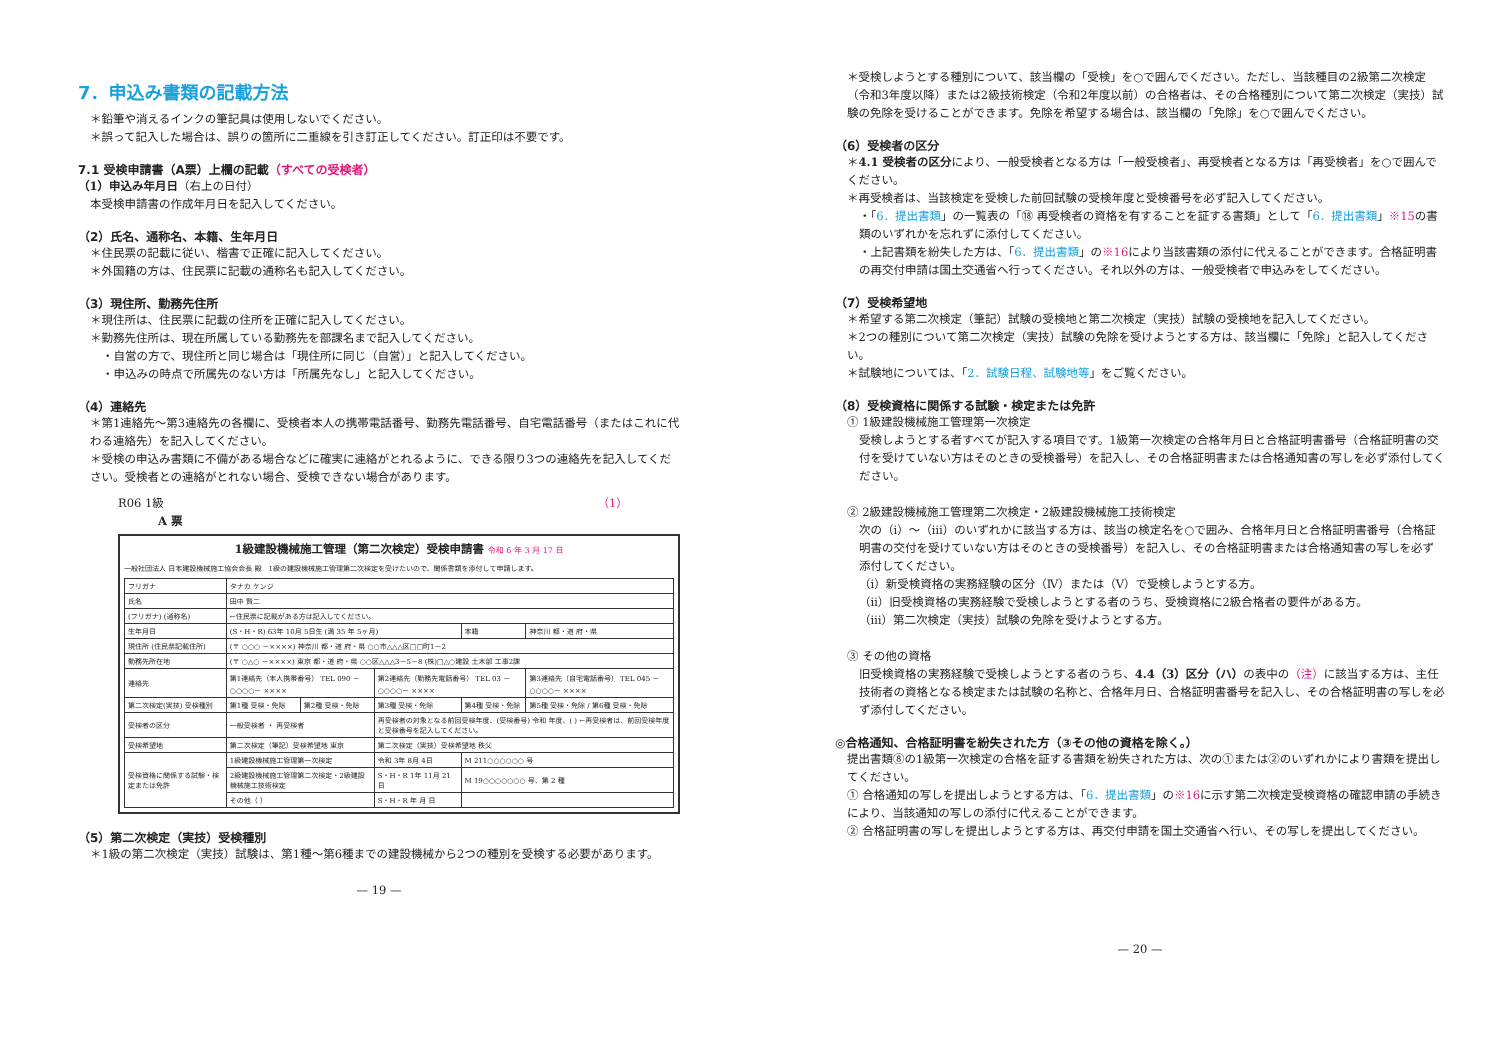7．申込み書類の記載方法
＊鉛筆や消えるインクの筆記具は使用しないでください。
＊誤って記入した場合は、誤りの箇所に二重線を引き訂正してください。訂正印は不要です。
7.1 受検申請書（A票）上欄の記載（すべての受検者）
（1）申込み年月日（右上の日付）
本受検申請書の作成年月日を記入してください。
（2）氏名、通称名、本籍、生年月日
＊住民票の記載に従い、楷書で正確に記入してください。
＊外国籍の方は、住民票に記載の通称名も記入してください。
（3）現住所、勤務先住所
＊現住所は、住民票に記載の住所を正確に記入してください。
＊勤務先住所は、現在所属している勤務先を部課名まで記入してください。
・自営の方で、現住所と同じ場合は「現住所に同じ（自営）」と記入してください。
・申込みの時点で所属先のない方は「所属先なし」と記入してください。
（4）連絡先
＊第1連絡先～第3連絡先の各欄に、受検者本人の携帯電話番号、勤務先電話番号、自宅電話番号（またはこれに代わる連絡先）を記入してください。
＊受検の申込み書類に不備がある場合などに確実に連絡がとれるように、できる限り3つの連絡先を記入してください。受検者との連絡がとれない場合、受検できない場合があります。
R06 1級 （1） A 票
1級建設機械施工管理（第二次検定）受検申請書 令和 6 年 3 月 17 日
一般社団法人 日本建設機械施工協会会長 殿　1級の建設機械施工管理第二次検定を受けたいので、関係書類を添付して申請します。
| フリガナ | タナカ ケンジ | | | | |
| 氏名 | 田中 賢二 | | | | |
| (フリガナ) (通称名) | ←住民票に記載がある方は記入してください。 | | | | |
| 生年月日 | (S・H・R) 63年 10月 5日生 (満 35 年 5ヶ月) | | | 本籍 | 神奈川 都・道 府・県 |
| 現住所 (住民票記載住所) | (〒 ○○○ －××××) 神奈川 都・道 府・県 ○○市△△△区□□町1－2 | | | | |
| 勤務先所在地 | (〒 ○△○ －××××) 東京 都・道 府・県 ○○区△△△3－5－8 (株)□△○建設 土木部 工事2課 | | | | |
| 連絡先 | 第1連絡先（本人携帯番号） TEL 090 － ○○○○－ ×××× | | 第2連絡先（勤務先電話番号） TEL 03 － ○○○○－ ×××× | | 第3連絡先（自宅電話番号） TEL 045 － ○○○○－ ×××× |
| 第二次検定(実技) 受検種別 | 第1種 受検・免除 | 第2種 受検・免除 | 第3種 受検・免除 | 第4種 受検・免除 | 第5種 受検・免除 / 第6種 受検・免除 |
| 受検者の区分 | 一般受検者 ・ 再受検者 | | 再受検者の対象となる前回受検年度、(受検番号) 令和 年度、( ) ←再受検者は、前回受検年度と受検番号を記入してください。 | | |
| 受検希望地 | 第二次検定（筆記）受検希望地 東京 | | 第二次検定（実技）受検希望地 秩父 | | |
| 受検資格に関係する試験・検定または免許 | 1級建設機械施工管理第一次検定 | | 令和 3年 8月 4日 | M 211○○○○○○ 号 | |
| | 2級建設機械施工管理第二次検定・2級建設機械施工技術検定 | | S・H・R 1年 11月 21日 | M 19○○○○○○○ 号、第 2 種 | |
| | その他（ ） | | S・H・R 年 月 日 | | |
（5）第二次検定（実技）受検種別
＊1級の第二次検定（実技）試験は、第1種～第6種までの建設機械から2つの種別を受検する必要があります。
— 19 —
＊受検しようとする種別について、該当欄の「受検」を○で囲んでください。ただし、当該種目の2級第二次検定（令和3年度以降）または2級技術検定（令和2年度以前）の合格者は、その合格種別について第二次検定（実技）試験の免除を受けることができます。免除を希望する場合は、該当欄の「免除」を○で囲んでください。
（6）受検者の区分
＊4.1 受検者の区分により、一般受検者となる方は「一般受検者」、再受検者となる方は「再受検者」を○で囲んでください。
＊再受検者は、当該検定を受検した前回試験の受検年度と受検番号を必ず記入してください。
・「6．提出書類」の一覧表の「⑱ 再受検者の資格を有することを証する書類」として「6．提出書類」※15の書類のいずれかを忘れずに添付してください。
・上記書類を紛失した方は、「6．提出書類」の※16により当該書類の添付に代えることができます。合格証明書の再交付申請は国土交通省へ行ってください。それ以外の方は、一般受検者で申込みをしてください。
（7）受検希望地
＊希望する第二次検定（筆記）試験の受検地と第二次検定（実技）試験の受検地を記入してください。
＊2つの種別について第二次検定（実技）試験の免除を受けようとする方は、該当欄に「免除」と記入してください。
＊試験地については、「2．試験日程、試験地等」をご覧ください。
（8）受検資格に関係する試験・検定または免許
① 1級建設機械施工管理第一次検定
受検しようとする者すべてが記入する項目です。1級第一次検定の合格年月日と合格証明書番号（合格証明書の交付を受けていない方はそのときの受検番号）を記入し、その合格証明書または合格通知書の写しを必ず添付してください。
② 2級建設機械施工管理第二次検定・2級建設機械施工技術検定
次の（ⅰ）～（ⅲ）のいずれかに該当する方は、該当の検定名を○で囲み、合格年月日と合格証明書番号（合格証明書の交付を受けていない方はそのときの受検番号）を記入し、その合格証明書または合格通知書の写しを必ず添付してください。
（ⅰ）新受検資格の実務経験の区分（Ⅳ）または（Ⅴ）で受検しようとする方。
（ⅱ）旧受検資格の実務経験で受検しようとする者のうち、受検資格に2級合格者の要件がある方。
（ⅲ）第二次検定（実技）試験の免除を受けようとする方。
③ その他の資格
旧受検資格の実務経験で受検しようとする者のうち、4.4（3）区分（ハ）の表中の（注）に該当する方は、主任技術者の資格となる検定または試験の名称と、合格年月日、合格証明書番号を記入し、その合格証明書の写しを必ず添付してください。
◎合格通知、合格証明書を紛失された方（③その他の資格を除く。）
提出書類⑧の1級第一次検定の合格を証する書類を紛失された方は、次の①または②のいずれかにより書類を提出してください。
① 合格通知の写しを提出しようとする方は、「6．提出書類」の※16に示す第二次検定受検資格の確認申請の手続きにより、当該通知の写しの添付に代えることができます。
② 合格証明書の写しを提出しようとする方は、再交付申請を国土交通省へ行い、その写しを提出してください。
— 20 —